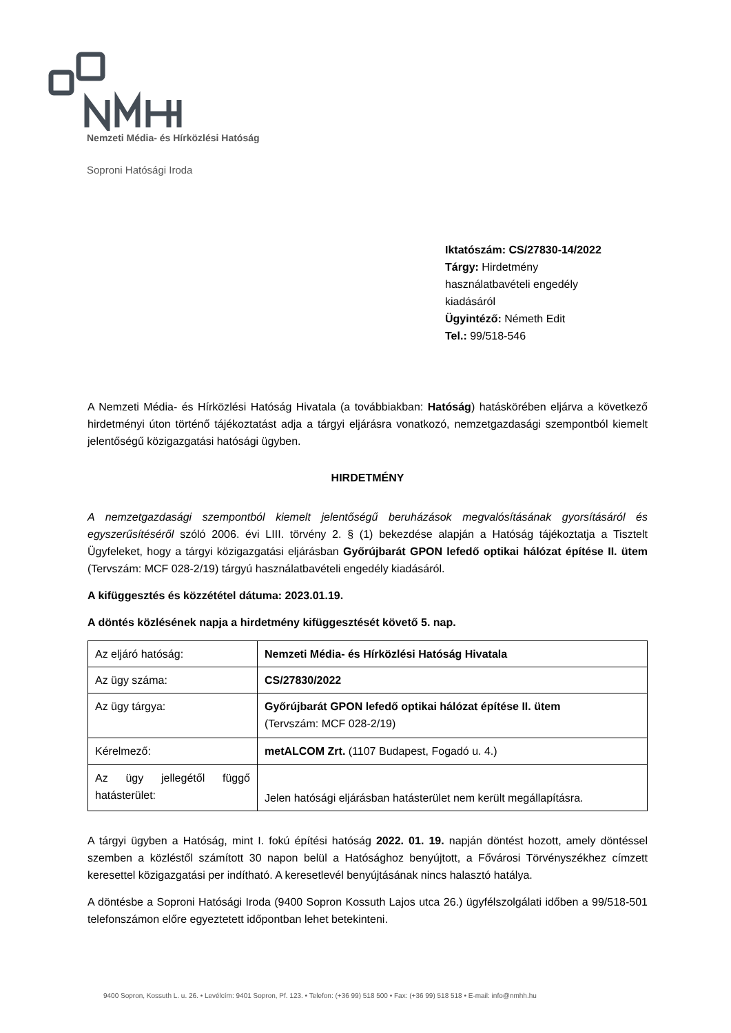Nemzeti Média- és Hírközlési Hatóság
Soproni Hatósági Iroda
Iktatószám: CS/27830-14/2022
Tárgy: Hirdetmény használatbavételi engedély kiadásáról
Ügyintéző: Németh Edit
Tel.: 99/518-546
A Nemzeti Média- és Hírközlési Hatóság Hivatala (a továbbiakban: Hatóság) hatáskörében eljárva a következő hirdetményi úton történő tájékoztatást adja a tárgyi eljárásra vonatkozó, nemzetgazdasági szempontból kiemelt jelentőségű közigazgatási hatósági ügyben.
HIRDETMÉNY
A nemzetgazdasági szempontból kiemelt jelentőségű beruházások megvalósításának gyorsításáról és egyszerűsítéséről szóló 2006. évi LIII. törvény 2. § (1) bekezdése alapján a Hatóság tájékoztatja a Tisztelt Ügyfeleket, hogy a tárgyi közigazgatási eljárásban Győrújbarát GPON lefedő optikai hálózat építése II. ütem (Tervszám: MCF 028-2/19) tárgyú használatbavételi engedély kiadásáról.
A kifüggesztés és közzététel dátuma: 2023.01.19.
A döntés közlésének napja a hirdetmény kifüggesztését követő 5. nap.
| Az eljáró hatóság: | Nemzeti Média- és Hírközlési Hatóság Hivatala |
| Az ügy száma: | CS/27830/2022 |
| Az ügy tárgya: | Győrújbarát GPON lefedő optikai hálózat építése II. ütem (Tervszám: MCF 028-2/19) |
| Kérelmező: | metALCOM Zrt. (1107 Budapest, Fogadó u. 4.) |
| Az ügy jellegétől függő hatásterület: | Jelen hatósági eljárásban hatásterület nem került megállapításra. |
A tárgyi ügyben a Hatóság, mint I. fokú építési hatóság 2022. 01. 19. napján döntést hozott, amely döntéssel szemben a közléstől számított 30 napon belül a Hatósághoz benyújtott, a Fővárosi Törvényszékhez címzett keresettel közigazgatási per indítható. A keresetlevél benyújtásának nincs halasztó hatálya.
A döntésbe a Soproni Hatósági Iroda (9400 Sopron Kossuth Lajos utca 26.) ügyfélszolgálati időben a 99/518-501 telefonszámon előre egyeztetett időpontban lehet betekinteni.
9400 Sopron, Kossuth L. u. 26. • Levélcím: 9401 Sopron, Pf. 123. • Telefon: (+36 99) 518 500 • Fax: (+36 99) 518 518 • E-mail: info@nmhh.hu